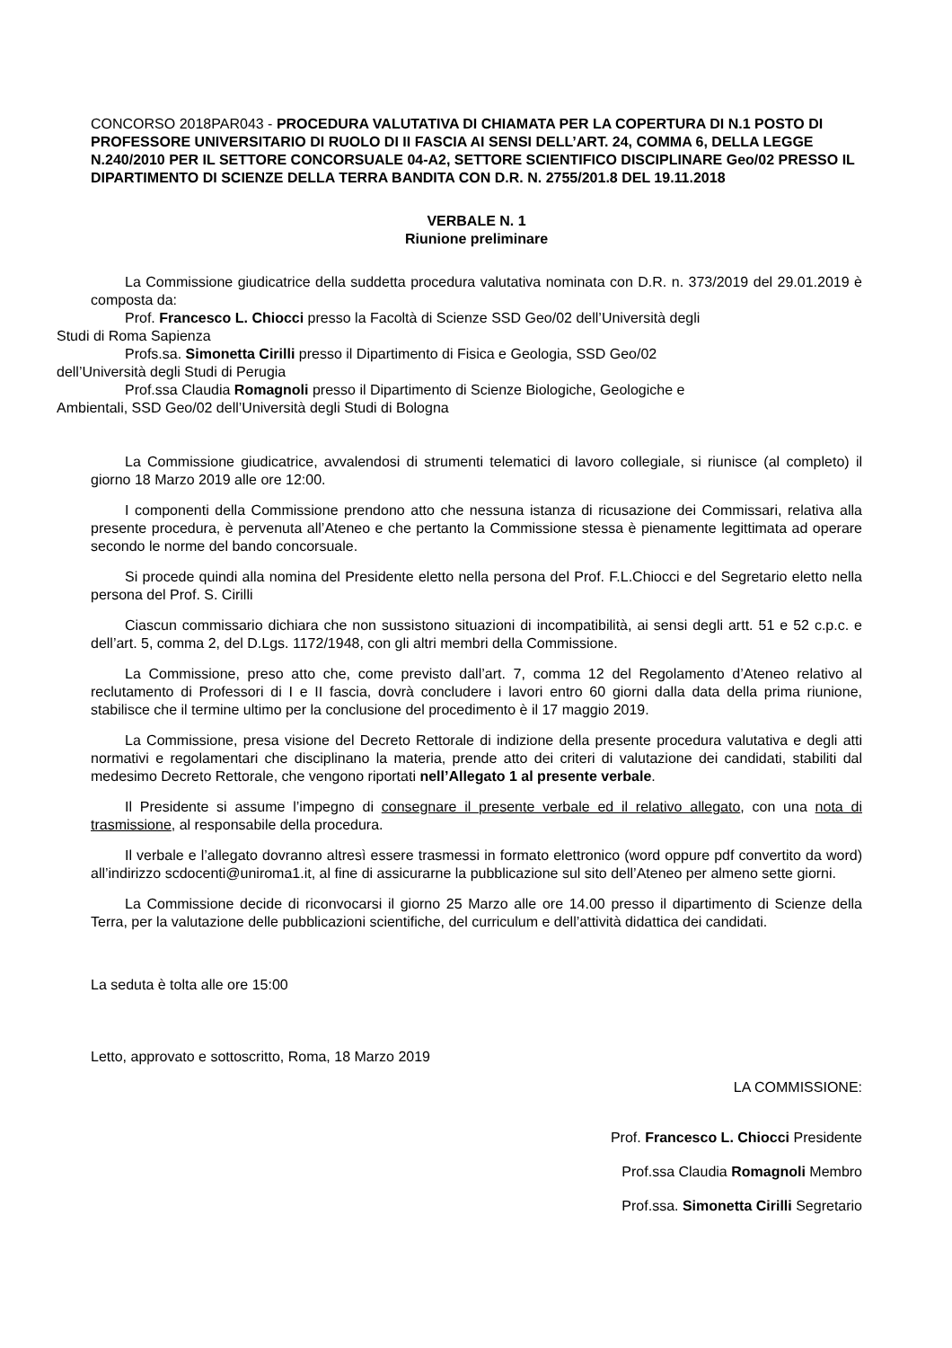CONCORSO 2018PAR043 - PROCEDURA VALUTATIVA DI CHIAMATA PER LA COPERTURA DI N.1 POSTO DI PROFESSORE UNIVERSITARIO DI RUOLO DI II FASCIA AI SENSI DELL’ART. 24, COMMA 6, DELLA LEGGE N.240/2010 PER IL SETTORE CONCORSUALE 04-A2, SETTORE SCIENTIFICO DISCIPLINARE Geo/02 PRESSO IL DIPARTIMENTO DI SCIENZE DELLA TERRA BANDITA CON D.R. N. 2755/201.8 DEL 19.11.2018
VERBALE N. 1
Riunione preliminare
La Commissione giudicatrice della suddetta procedura valutativa nominata con D.R. n. 373/2019 del 29.01.2019 è composta da:
Prof. Francesco L. Chiocci presso la Facoltà di Scienze SSD Geo/02 dell’Università degli
Studi di Roma Sapienza
Profs.sa. Simonetta Cirilli presso il Dipartimento di Fisica e Geologia, SSD Geo/02
dell’Università degli Studi di Perugia
Prof.ssa Claudia Romagnoli presso il Dipartimento di Scienze Biologiche, Geologiche e
Ambientali, SSD Geo/02 dell’Università degli Studi di Bologna
La Commissione giudicatrice, avvalendosi di strumenti telematici di lavoro collegiale, si riunisce (al completo) il giorno 18 Marzo 2019 alle ore 12:00.
I componenti della Commissione prendono atto che nessuna istanza di ricusazione dei Commissari, relativa alla presente procedura, è pervenuta all’Ateneo e che pertanto la Commissione stessa è pienamente legittimata ad operare secondo le norme del bando concorsuale.
Si procede quindi alla nomina del Presidente eletto nella persona del Prof. F.L.Chiocci e del Segretario eletto nella persona del Prof. S. Cirilli
Ciascun commissario dichiara che non sussistono situazioni di incompatibilità, ai sensi degli artt. 51 e 52 c.p.c. e dell’art. 5, comma 2, del D.Lgs. 1172/1948, con gli altri membri della Commissione.
La Commissione, preso atto che, come previsto dall’art. 7, comma 12 del Regolamento d’Ateneo relativo al reclutamento di Professori di I e II fascia, dovrà concludere i lavori entro 60 giorni dalla data della prima riunione, stabilisce che il termine ultimo per la conclusione del procedimento è il 17 maggio 2019.
La Commissione, presa visione del Decreto Rettorale di indizione della presente procedura valutativa e degli atti normativi e regolamentari che disciplinano la materia, prende atto dei criteri di valutazione dei candidati, stabiliti dal medesimo Decreto Rettorale, che vengono riportati nell’Allegato 1 al presente verbale.
Il Presidente si assume l’impegno di consegnare il presente verbale ed il relativo allegato, con una nota di trasmissione, al responsabile della procedura.
Il verbale e l’allegato dovranno altresì essere trasmessi in formato elettronico (word oppure pdf convertito da word) all’indirizzo scdocenti@uniroma1.it, al fine di assicurarne la pubblicazione sul sito dell’Ateneo per almeno sette giorni.
La Commissione decide di riconvocarsi il giorno 25 Marzo alle ore 14.00 presso il dipartimento di Scienze della Terra, per la valutazione delle pubblicazioni scientifiche, del curriculum e dell’attività didattica dei candidati.
La seduta è tolta alle ore 15:00
Letto, approvato e sottoscritto, Roma, 18 Marzo 2019
LA COMMISSIONE:
Prof. Francesco L. Chiocci Presidente
Prof.ssa Claudia Romagnoli Membro
Prof.ssa. Simonetta Cirilli Segretario